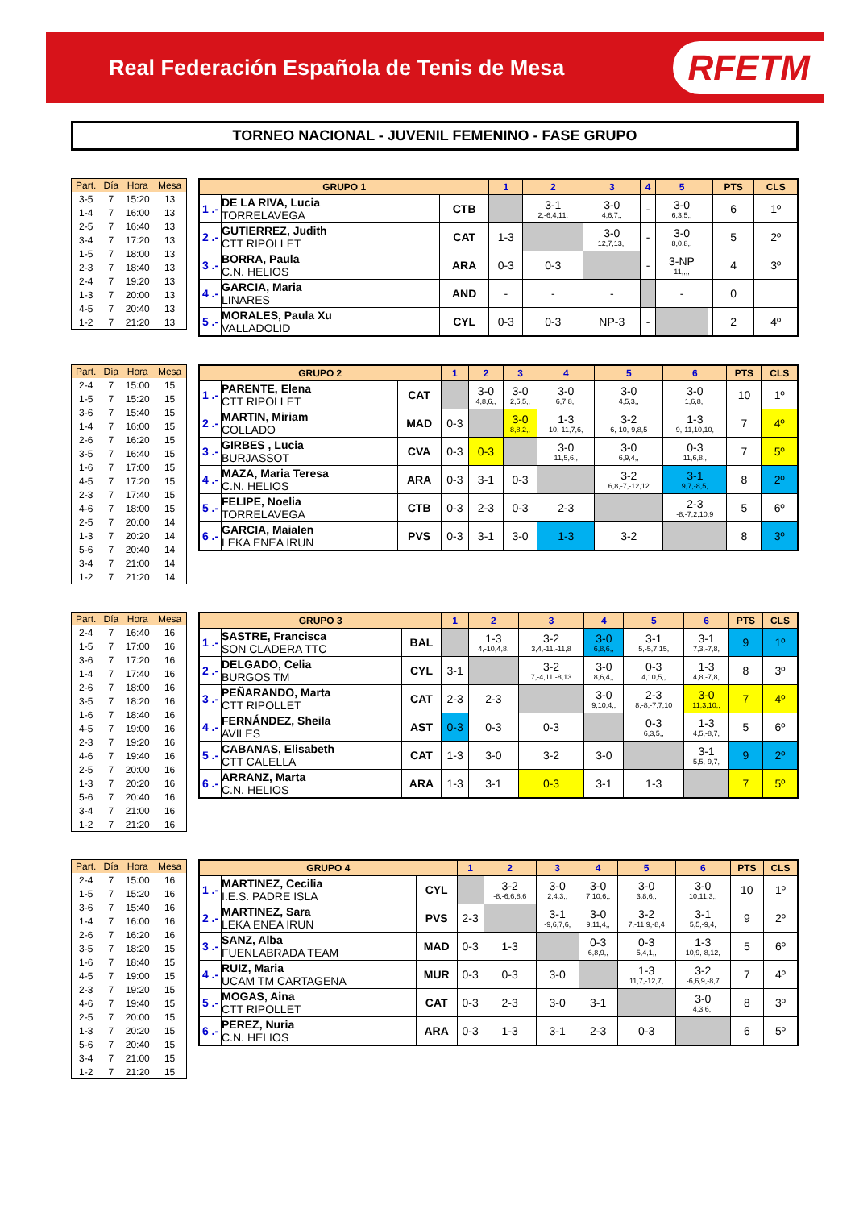Real Federación Española de Tenis de Mesa
RFETM
TORNEO NACIONAL - JUVENIL FEMENINO - FASE GRUPO
| Part. | Día | Hora | Mesa |
| --- | --- | --- | --- |
| 3-5 | 7 | 15:20 | 13 |
| 1-4 | 7 | 16:00 | 13 |
| 2-5 | 7 | 16:40 | 13 |
| 3-4 | 7 | 17:20 | 13 |
| 1-5 | 7 | 18:00 | 13 |
| 2-3 | 7 | 18:40 | 13 |
| 2-4 | 7 | 19:20 | 13 |
| 1-3 | 7 | 20:00 | 13 |
| 4-5 | 7 | 20:40 | 13 |
| 1-2 | 7 | 21:20 | 13 |
| GRUPO 1 | | | 1 | 2 | 3 | 4 | 5 | | PTS | CLS |
| --- | --- | --- | --- | --- | --- | --- | --- | --- | --- | --- |
| 1 .- | DE LA RIVA, Lucia TORRELAVEGA | CTB | | 3-1 2,-6,4,11, | 3-0 4,6,7,, | - | 3-0 6,3,5,, | | 6 | 1º |
| 2 .- | GUTIERREZ, Judith CTT RIPOLLET | CAT | 1-3 | | 3-0 12,7,13,, | - | 3-0 8,0,8,, | | 5 | 2º |
| 3 .- | BORRA, Paula C.N. HELIOS | ARA | 0-3 | 0-3 | | - | 3-NP 11,,,, | | 4 | 3º |
| 4 .- | GARCIA, Maria LINARES | AND | - | - | - | | - | | 0 | |
| 5 .- | MORALES, Paula Xu VALLADOLID | CYL | 0-3 | 0-3 | NP-3 | - | | | 2 | 4º |
| Part. | Día | Hora | Mesa |
| --- | --- | --- | --- |
| 2-4 | 7 | 15:00 | 15 |
| 1-5 | 7 | 15:20 | 15 |
| 3-6 | 7 | 15:40 | 15 |
| 1-4 | 7 | 16:00 | 15 |
| 2-6 | 7 | 16:20 | 15 |
| 3-5 | 7 | 16:40 | 15 |
| 1-6 | 7 | 17:00 | 15 |
| 4-5 | 7 | 17:20 | 15 |
| 2-3 | 7 | 17:40 | 15 |
| 4-6 | 7 | 18:00 | 15 |
| 2-5 | 7 | 20:00 | 14 |
| 1-3 | 7 | 20:20 | 14 |
| 5-6 | 7 | 20:40 | 14 |
| 3-4 | 7 | 21:00 | 14 |
| 1-2 | 7 | 21:20 | 14 |
| GRUPO 2 | | | 1 | 2 | 3 | 4 | 5 | 6 | PTS | CLS |
| --- | --- | --- | --- | --- | --- | --- | --- | --- | --- | --- |
| 1 .- | PARENTE, Elena CTT RIPOLLET | CAT | | 3-0 4,8,6,, | 3-0 2,5,5,, | 3-0 6,7,8,, | 3-0 4,5,3,, | 3-0 1,6,8,, | 10 | 1º |
| 2 .- | MARTIN, Miriam COLLADO | MAD | 0-3 | | 3-0 8,8,2,, | 1-3 10,-11,7,6, | 3-2 6,-10,-9,8,5 | 1-3 9,-11,10,10, | 7 | 4º |
| 3 .- | GIRBES , Lucia BURJASSOT | CVA | 0-3 | 0-3 | | 3-0 11,5,6,, | 3-0 6,9,4,, | 0-3 11,6,8,, | 7 | 5º |
| 4 .- | MAZA, Maria Teresa C.N. HELIOS | ARA | 0-3 | 3-1 | 0-3 | | 3-2 6,8,-7,-12,12 | 3-1 9,7,-8,5, | 8 | 2º |
| 5 .- | FELIPE, Noelia TORRELAVEGA | CTB | 0-3 | 2-3 | 0-3 | 2-3 | | 2-3 -8,-7,2,10,9 | 5 | 6º |
| 6 .- | GARCIA, Maialen LEKA ENEA IRUN | PVS | 0-3 | 3-1 | 3-0 | 1-3 | 3-2 | | 8 | 3º |
| Part. | Día | Hora | Mesa |
| --- | --- | --- | --- |
| 2-4 | 7 | 16:40 | 16 |
| 1-5 | 7 | 17:00 | 16 |
| 3-6 | 7 | 17:20 | 16 |
| 1-4 | 7 | 17:40 | 16 |
| 2-6 | 7 | 18:00 | 16 |
| 3-5 | 7 | 18:20 | 16 |
| 1-6 | 7 | 18:40 | 16 |
| 4-5 | 7 | 19:00 | 16 |
| 2-3 | 7 | 19:20 | 16 |
| 4-6 | 7 | 19:40 | 16 |
| 2-5 | 7 | 20:00 | 16 |
| 1-3 | 7 | 20:20 | 16 |
| 5-6 | 7 | 20:40 | 16 |
| 3-4 | 7 | 21:00 | 16 |
| 1-2 | 7 | 21:20 | 16 |
| GRUPO 3 | | | 1 | 2 | 3 | 4 | 5 | 6 | PTS | CLS |
| --- | --- | --- | --- | --- | --- | --- | --- | --- | --- | --- |
| 1 .- | SASTRE, Francisca SON CLADERA TTC | BAL | | 1-3 4,-10,4,8, | 3-2 3,4,-11,-11,8 | 3-0 6,8,6,, | 3-1 5,-5,7,15, | 3-1 7,3,-7,8, | 9 | 1º |
| 2 .- | DELGADO, Celia BURGOS TM | CYL | 3-1 | | 3-2 7,-4,11,-8,13 | 3-0 8,6,4,, | 0-3 4,10,5,, | 1-3 4,8,-7,8, | 8 | 3º |
| 3 .- | PEÑARANDO, Marta CTT RIPOLLET | CAT | 2-3 | 2-3 | | 3-0 9,10,4,, | 2-3 8,-8,-7,7,10 | 3-0 11,3,10,, | 7 | 4º |
| 4 .- | FERNÁNDEZ, Sheila AVILES | AST | 0-3 | 0-3 | 0-3 | | 0-3 6,3,5,, | 1-3 4,5,-8,7, | 5 | 6º |
| 5 .- | CABANAS, Elisabeth CTT CALELLA | CAT | 1-3 | 3-0 | 3-2 | 3-0 | | 3-1 5,5,-9,7, | 9 | 2º |
| 6 .- | ARRANZ, Marta C.N. HELIOS | ARA | 1-3 | 3-1 | 0-3 | 3-1 | 1-3 | | 7 | 5º |
| Part. | Día | Hora | Mesa |
| --- | --- | --- | --- |
| 2-4 | 7 | 15:00 | 16 |
| 1-5 | 7 | 15:20 | 16 |
| 3-6 | 7 | 15:40 | 16 |
| 1-4 | 7 | 16:00 | 16 |
| 2-6 | 7 | 16:20 | 16 |
| 3-5 | 7 | 18:20 | 15 |
| 1-6 | 7 | 18:40 | 15 |
| 4-5 | 7 | 19:00 | 15 |
| 2-3 | 7 | 19:20 | 15 |
| 4-6 | 7 | 19:40 | 15 |
| 2-5 | 7 | 20:00 | 15 |
| 1-3 | 7 | 20:20 | 15 |
| 5-6 | 7 | 20:40 | 15 |
| 3-4 | 7 | 21:00 | 15 |
| 1-2 | 7 | 21:20 | 15 |
| GRUPO 4 | | | 1 | 2 | 3 | 4 | 5 | 6 | PTS | CLS |
| --- | --- | --- | --- | --- | --- | --- | --- | --- | --- | --- |
| 1 .- | MARTINEZ, Cecilia I.E.S. PADRE ISLA | CYL | | 3-2 -8,-6,6,8,6 | 3-0 2,4,3,, | 3-0 7,10,6,, | 3-0 3,8,6,, | 3-0 10,11,3,, | 10 | 1º |
| 2 .- | MARTINEZ, Sara LEKA ENEA IRUN | PVS | 2-3 | | 3-1 -9,6,7,6, | 3-0 9,11,4,, | 3-2 7,-11,9,-8,4 | 3-1 5,5,-9,4, | 9 | 2º |
| 3 .- | SANZ, Alba FUENLABRADA TEAM | MAD | 0-3 | 1-3 | | 0-3 6,8,9,, | 0-3 5,4,1,, | 1-3 10,9,-8,12, | 5 | 6º |
| 4 .- | RUIZ, Maria UCAM TM CARTAGENA | MUR | 0-3 | 0-3 | 3-0 | | 1-3 11,7,-12,7, | 3-2 -6,6,9,-8,7 | 7 | 4º |
| 5 .- | MOGAS, Aina CTT RIPOLLET | CAT | 0-3 | 2-3 | 3-0 | 3-1 | | 3-0 4,3,6,, | 8 | 3º |
| 6 .- | PEREZ, Nuria C.N. HELIOS | ARA | 0-3 | 1-3 | 3-1 | 2-3 | 0-3 | | 6 | 5º |